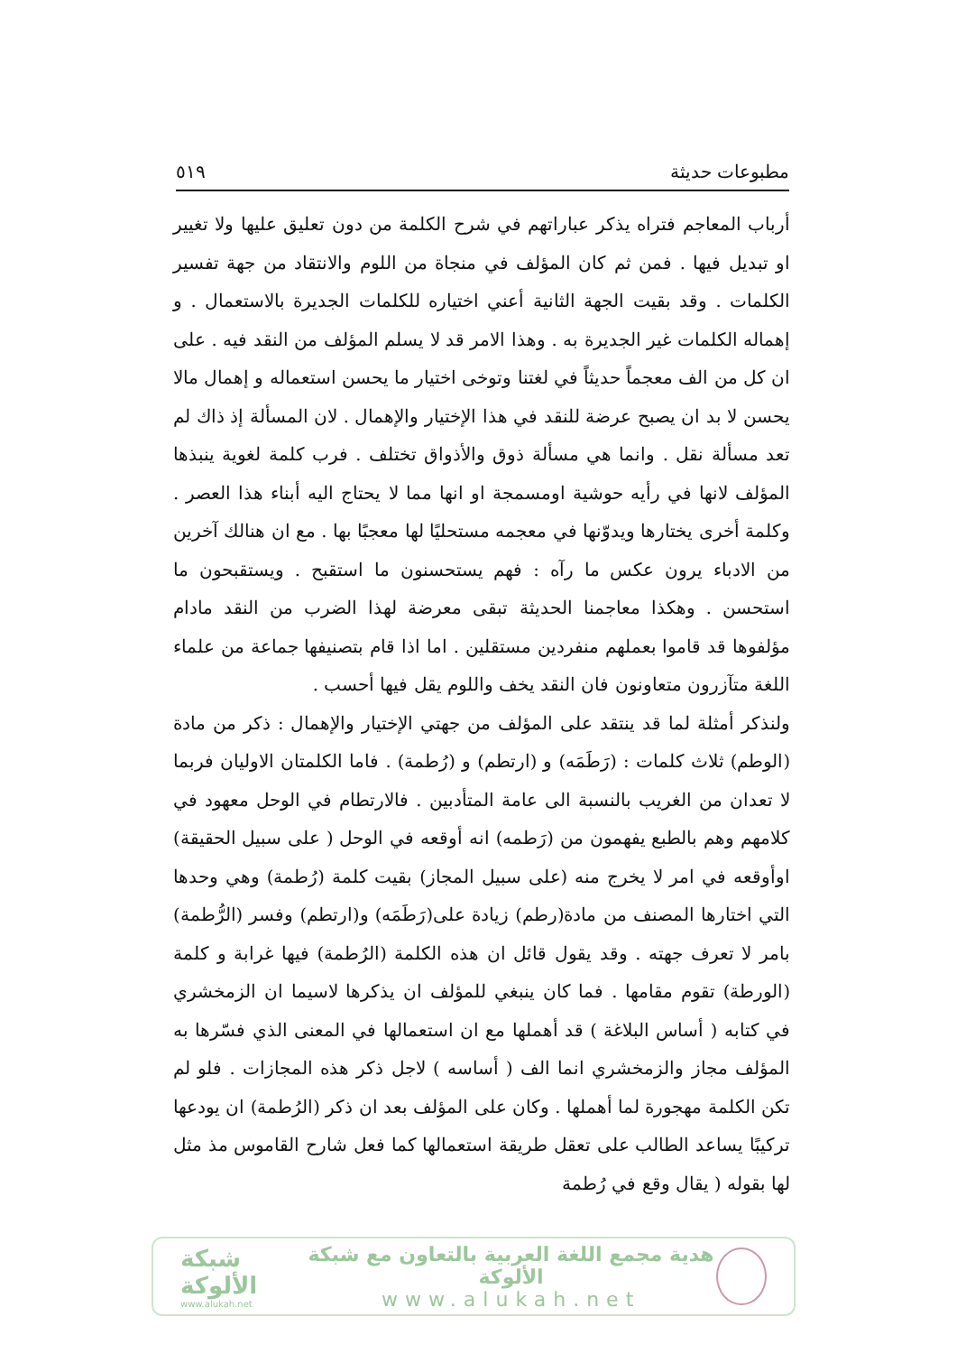مطبوعات حديثة ٥١٩
أرباب المعاجم فتراه يذكر عباراتهم في شرح الكلمة من دون تعليق عليها ولا تغيير او تبديل فيها . فمن ثم كان المؤلف في منجاة من اللوم والانتقاد من جهة تفسير الكلمات . وقد بقيت الجهة الثانية أعني اختياره للكلمات الجديرة بالاستعمال . و إهماله الكلمات غير الجديرة به . وهذا الامر قد لا يسلم المؤلف من النقد فيه . على ان كل من الف معجماً حديثاً في لغتنا وتوخى اختيار ما يحسن استعماله و إهمال مالا يحسن لا بد ان يصبح عرضة للنقد في هذا الإختيار والإهمال . لان المسألة إذ ذاك لم تعد مسألة نقل . وانما هي مسألة ذوق والأذواق تختلف . فرب كلمة لغوية ينبذها المؤلف لانها في رأيه حوشية اومسمجة او انها مما لا يحتاج اليه أبناء هذا العصر . وكلمة أخرى يختارها ويدوّنها في معجمه مستحليًا لها معجبًا بها . مع ان هنالك آخرين من الادباء يرون عكس ما رآه : فهم يستحسنون ما استقبح . ويستقبحون ما استحسن . وهكذا معاجمنا الحديثة تبقى معرضة لهذا الضرب من النقد مادام مؤلفوها قد قاموا بعملهم منفردين مستقلين . اما اذا قام بتصنيفها جماعة من علماء اللغة متآزرون متعاونون فان النقد يخف واللوم يقل فيها أحسب .
ولنذكر أمثلة لما قد ينتقد على المؤلف من جهتي الإختيار والإهمال : ذكر من مادة (الوطم) ثلاث كلمات : (رَطَمَه) و (ارتطم) و (رُطمة) . فاما الكلمتان الاوليان فربما لا تعدان من الغريب بالنسبة الى عامة المتأدبين . فالارتطام في الوحل معهود في كلامهم وهم بالطبع يفهمون من (رَطمه) انه أوقعه في الوحل ( على سبيل الحقيقة) اوأوقعه في امر لا يخرج منه (على سبيل المجاز) بقيت كلمة (رُطمة) وهي وحدها التي اختارها المصنف من مادة(رطم) زيادة على(رَطَمَه) و(ارتطم) وفسر (الرُّطمة) بامر لا تعرف جهته . وقد يقول قائل ان هذه الكلمة (الرُطمة) فيها غرابة و كلمة (الورطة) تقوم مقامها . فما كان ينبغي للمؤلف ان يذكرها لاسيما ان الزمخشري في كتابه ( أساس البلاغة ) قد أهملها مع ان استعمالها في المعنى الذي فسّرها به المؤلف مجاز والزمخشري انما الف ( أساسه ) لاجل ذكر هذه المجازات . فلو لم تكن الكلمة مهجورة لما أهملها . وكان على المؤلف بعد ان ذكر (الرُطمة) ان يودعها تركيبًا يساعد الطالب على تعقل طريقة استعمالها كما فعل شارح القاموس مذ مثل لها بقوله ( يقال وقع في رُطمة
شبكة الألوكة
www.alukah.net
هدية مجمع اللغة العربية بالتعاون مع شبكة الألوكة
www.alukah.net